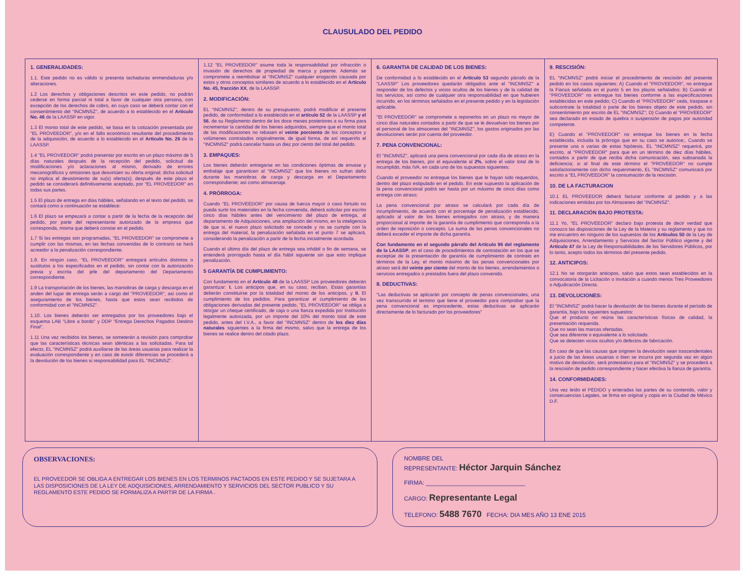CLAUSULADO DEL PEDIDO
1. GENERALIDADES:
1.1. Este pedido no es válido si presenta tachaduras enmendaduras y/o alteraciones.
1.2 Los derechos y obligaciones descritos en este pedido, no podrán cederse en forma parcial ni total a favor de cualquier otra persona, con excepción de los derechos de cobro, en cuyo caso se deberá contar con el consentimiento del "INCMNSZ", de acuerdo a lo establecido en el Articulo No. 46 de la LAASSP en vigor.
1.3 El monto total de este pedido, se basa en la cotización presentada por "EL PROVEEDOR", y/o en el fallo económico resultante del procedimiento de la adquisición, de acuerdo a lo establecido en el Artículo No. 26 de la LAASSP.
1.4 "EL PROVEEDOR" podrá presentar por escrito en un plazo máximo de 5 días naturales después de la recepción del pedido, solicitud de modificaciones y/o aclaraciones al mismo, derivado de errores mecanográficos y omisiones que desvirtúen su oferta original; dicha solicitud no implica el desistimiento de su(s) oferta(s); después de este plazo el pedido se considerará definitivamente aceptado, por "EL PROVEEDOR" en todas sus partes.
1.5 El plazo de entrega en días hábiles, señalando en el texto del pedido, se contará como a continuación se establece:
1.6 El plazo se empezará a contar a partir de la fecha de la recepción del pedido, por parte del representante autorizado de la empresa que corresponda, misma que deberá constar en el pedido.
1.7 Si las entregas son programadas, "EL PROVEEDOR" se compromete a cumplir con las mismas, en las fechas convenidas de lo contrario se hará acreedor a la penalización correspondiente.
1.8. En ningún caso, "EL PROVEEDOR" entregará artículos distintos o sustitutos a los especificados en el pedido, sin contar con la autorización previa y escrita del jefe del departamento del Departamento correspondiente.
1.9 La transportación de los bienes, las maniobras de carga y descarga en el anden del lugar de entrega serán a cargo del "PROVEEDOR", así como el aseguramiento de los bienes, hasta que estos sean recibidos de conformidad con el "INCMNSZ".
1.10. Los bienes deberán ser entregados por los proveedores bajo el esquema LAB "Libre a bordo" y DDP "Entrega Derechos Pagados Destino Final".
1.11 Una vez recibidos los bienes, se someterán a revisión para comprobar que las características técnicas sean idénticas a las solicitadas. Para tal efecto, EL "INCMNSZ" podrá auxiliarse de las áreas usuarias para realizar la evaluación correspondiente y en caso de existir diferencias se procederá a la devolución de los bienes si responsabilidad para EL "INCMNSZ".
1.12 "EL PROVEEDOR" asume toda la responsabilidad por infracción o invasión de derechos de propiedad de marca y patente. Además se compromete a reembolsar al "INCMNSZ" cualquier erogación causada por estos y otros conceptos similares de acuerdo a lo establecido en el Artículo No. 45, fracción XX, de la LAASSP.
2. MODIFICACIÓN:
EL "INCMNSZ", dentro de su presupuesto, podrá modificar el presente pedido, de conformidad a lo establecido en el artículo 52 de la LAASSP y el 56, de su Reglamento dentro de los doce meses posteriores a su firma para incrementar la cantidad de los bienes adquiridos, siempre que el monto total de las modificaciones no rebasen el veinte porciento de los conceptos y volúmenes contratados originalmente, de igual forma, de así requerirlo el "INCMNSZ" podrá cancelar hasta un diez por ciento del total del pedido.
3. EMPAQUES:
Los bienes deberán entregarse en las condiciones óptimas de envase y embalaje que garanticen al "INCMNSZ" que los bienes no sufran daño durante las maniobras de carga y descarga en el Departamento correspondiente; así como almacenaje.
4. PRÓRROGA:
Cuando "EL PROVEEDOR" por causa de fuerza mayor o caso fortuito no pueda surtir los materiales en la fecha convenida, deberá solicitar por escrito cinco días hábiles antes del vencimiento del plazo de entrega, al departamento de Adquisiciones, una ampliación del mismo, en la inteligencia de que si, el nuevo plazo solicitado se concede y no se cumple con la entrega del material, la penalización señalada en el punto 7 se aplicará, considerando la penalización a partir de la fecha inicialmente acordada.
Cuando el último día del plazo de entrega sea inhábil o fin de semana, se entenderá prorrogado hasta el día hábil siguiente sin que esto implique penalización.
5 GARANTÍA DE CUMPLIMIENTO:
Con fundamento en el Artículo 48 de la LAASSP Los proveedores deberán garantizar: I. Los anticipos que, en su caso, reciban. Estas garantías deberán constituirse por la totalidad del monto de los anticipos, y II. El cumplimiento de los pedidos. Para garantizar el cumplimiento de las obligaciones derivadas del presente pedido, "EL PROVEEDOR" se obliga a otorgar un cheque certificado, de caja o una fianza expedida por Institución legalmente autorizada, por un importe del 10% del monto total de este pedido, antes del I.V.A., a favor del "INCMNSZ" dentro de los diez días naturales siguientes a la firma del mismo, salvo que la entrega de los bienes se realice dentro del citado plazo.
6. GARANTIA DE CALIDAD DE LOS BIENES:
De conformidad a lo establecido en el Artículo 53 segundo párrafo de la "LAASSP" Los proveedores quedarán obligados ante el "INCMNSZ" a responder de los defectos y vicios ocultos de los bienes y de la calidad de los servicios, así como de cualquier otra responsabilidad en que hubieren incurrido, en los términos señalados en el presente pedido y en la legislación aplicable.
"El PROVEEDOR" se compromete a reponerlos en un plazo no mayor de cinco días naturales contados a partir de que se le devuelvan los bienes por el personal de los almacenes del "INCMNSZ", los gastos originados por las devoluciones serán por cuenta del proveedor.
7. PENA CONVENCIONAL:
El "INCMNSZ", aplicará una pena convencional por cada día de atraso en la entrega de los bienes, por el equivalente al 2%, sobre el valor total de lo incumplido, más IVA, en cada uno de los supuestos siguientes:
Cuando el proveedor no entregue los bienes que le hayan sido requeridos, dentro del plazo estipulado en el pedido. En este supuesto la aplicación de la pena convencional podrá ser hasta por un máximo de cinco días como entrega con atraso;
La pena convencional por atraso se calculará por cada día de incumplimiento, de acuerdo con el porcentaje de penalización establecido, aplicado al valor de los bienes entregados con atraso, y de manera proporcional al importe de la garantía de cumplimiento que corresponda a la orden de reposición o concepto. La suma de las penas convencionales no deberá exceder el importe de dicha garantía.
Con fundamento en el segundo párrafo del Artículo 96 del reglamento de la LAASSP, en el caso de procedimientos de contratación en los que se exceptúe de la presentación de garantía de cumplimiento de contrato en términos de la Ley, el monto máximo de las penas convencionales por atraso será del veinte por ciento del monto de los bienes, arrendamientos o servicios entregados o prestados fuera del plazo convenido.
8. DEDUCTIVAS:
"Las deductivas se aplicarán por concepto de penas convencionales, una vez transcurrido el termino que tiene el proveedor para comprobar que la pena convencional es improcedente, estas deductivas se aplicarán directamente de lo facturado por los proveedores"
9. RESCISIÓN:
EL "INCMNSZ" podrá iniciar el procedimiento de rescisión del presente pedido en los casos siguientes: A) Cuando el "PROVEEDOR", no entregue la Fianza señalada en el punto 5 en los plazos señalados; B) Cuando el "PROVEEDOR" no entregue los bienes conforme a las especificaciones establecidas en este pedido; C) Cuando el "PROVEEDOR" ceda, traspase o subcontrate la totalidad o parte de los bienes objeto de este pedido, sin consentimiento por escrito de EL "INCMNSZ"; D) Cuando el "PROVEEDOR" sea declarado en estado de quiebra o suspensión de pagos por autoridad competente.
E) Cuando el "PROVEEDOR" no entregue los bienes en la fecha establecida, incluida la prórroga que en su caso se autorice;. Cuando se presente una o varias de estas hipótesis, EL "INCMNSZ" requerirá, por escrito, al "PROVEEDOR" para que en un término de diez días hábiles, contados a partir de que reciba dicha comunicación, sea subsanada la deficiencia; si al final de este término el "PROVEEDOR" no cumple satisfactoriamente con dicho requerimiento, EL "INCMNSZ" comunicará por escrito a "EL PROVEEDOR" la consumación de la rescisión.
10. DE LA FACTURACION
10.1 EL PROVEEDOR deberá facturar conforme al pedido y a las indicaciones emitidas por los Almacenes del "INCMNSZ".
11. DECLARACIÓN BAJO PROTESTA:
11.1 Yo, "EL PROVEEDOR" declaro bajo protesta de decir verdad que conozco las disposiciones de la Ley de la Materia y su reglamento y que no me encuentro en ninguno de los supuestos de los Artículos 50 de la Ley de Adquisiciones, Arrendamiento y Servicios del Sector Público vigente y del Artículo 47 de la Ley de Responsabilidades de los Servidores Públicos, por lo tanto, acepto todos los términos del presente pedido.
12. ANTICIPOS:
12.1 No se otorgarán anticipos, salvo que estos sean establecidos en la convocatoria de la Licitación o Invitación a cuando menos Tres Proveedores o Adjudicación Directa.
13. DEVOLUCIONES:
El "INCMNSZ" podrá hacer la devolución de los bienes durante el período de garantía, bajo los siguientes supuestos:
Que el producto no reúna las características físicas de calidad, la presentación requerida.
Que no sean las marcas ofertadas.
Que sea diferente o equivalente a lo solicitado.
Que se detecten vicios ocultos y/o defectos de fabricación.
En caso de que las causas que originen la devolución sean trascendentales a juicio de las áreas usuarias o bien se incurra por segunda vez en algún motivo de devolución, será protestativo para el "INCMNSZ" y se procederá a la rescisión de pedido correspondiente y hacer efectiva la fianza de garantía.
14. CONFORMIDADES:
Una vez leído el PEDIDO y enteradas las partes de su contenido, valor y consecuencias Legales, se firma en original y copia en la Ciudad de México D.F.
OBSERVACIONES:
EL PROVEEDOR SE OBLIGA A ENTREGAR LOS BIENES EN LOS TERMINOS PACTADOS EN ESTE PEDIDO Y SE SUJETARA A LAS DISPOSICIONES DE LA LEY DE ADQUISICIONES, ARRENDAMIENTO Y SERVICIOS DEL SECTOR PUBLICO Y SU REGLAMENTO ESTE PEDIDO SE FORMALIZA A PARTIR DE LA FIRMA .
NOMBRE DEL
REPRESENTANTE: Héctor Jarquin Sánchez
FIRMA: ______________________________
CARGO: Representante Legal
TELEFONO: 5488 7670 FECHA: DIA MES AÑO 13 ENE 2015